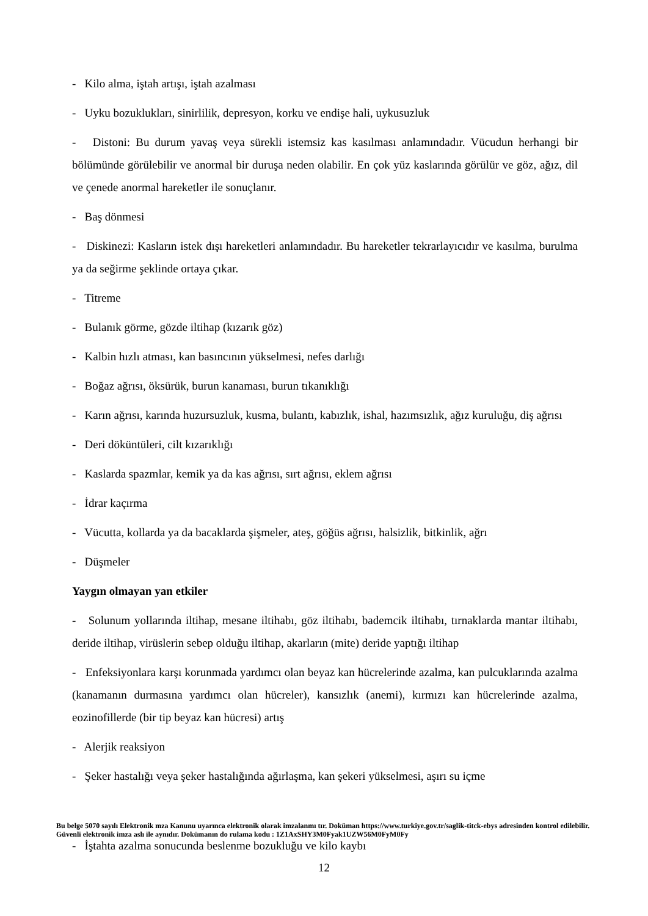- Kilo alma, iştah artışı, iştah azalması
- Uyku bozuklukları, sinirlilik, depresyon, korku ve endişe hali, uykusuzluk
- Distoni: Bu durum yavaş veya sürekli istemsiz kas kasılması anlamındadır. Vücudun herhangi bir bölümünde görülebilir ve anormal bir duruşa neden olabilir. En çok yüz kaslarında görülür ve göz, ağız, dil ve çenede anormal hareketler ile sonuçlanır.
- Baş dönmesi
- Diskinezi: Kasların istek dışı hareketleri anlamındadır. Bu hareketler tekrarlayıcıdır ve kasılma, burulma ya da seğirme şeklinde ortaya çıkar.
- Titreme
- Bulanık görme, gözde iltihap (kızarık göz)
- Kalbin hızlı atması, kan basıncının yükselmesi, nefes darlığı
- Boğaz ağrısı, öksürük, burun kanaması, burun tıkanıklığı
- Karın ağrısı, karında huzursuzluk, kusma, bulantı, kabızlık, ishal, hazımsızlık, ağız kuruluğu, diş ağrısı
- Deri döküntüleri, cilt kızarıklığı
- Kaslarda spazmlar, kemik ya da kas ağrısı, sırt ağrısı, eklem ağrısı
- İdrar kaçırma
- Vücutta, kollarda ya da bacaklarda şişmeler, ateş, göğüs ağrısı, halsizlik, bitkinlik, ağrı
- Düşmeler
Yaygın olmayan yan etkiler
- Solunum yollarında iltihap, mesane iltihabı, göz iltihabı, bademcik iltihabı, tırnaklarda mantar iltihabı, deride iltihap, virüslerin sebep olduğu iltihap, akarların (mite) deride yaptığı iltihap
- Enfeksiyonlara karşı korunmada yardımcı olan beyaz kan hücrelerinde azalma, kan pulcuklarında azalma (kanamanın durmasına yardımcı olan hücreler), kansızlık (anemi), kırmızı kan hücrelerinde azalma, eozinofillerde (bir tip beyaz kan hücresi) artış
- Alerjik reaksiyon
- Şeker hastalığı veya şeker hastalığında ağırlaşma, kan şekeri yükselmesi, aşırı su içme
Bu belge 5070 sayılı Elektronik mza Kanunu uyarınca elektronik olarak imzalanmı tır. Doküman https://www.turkiye.gov.tr/saglik-titck-ebys adresinden kontrol edilebilir. Güvenli elektronik imza aslı ile aynıdır. Dokümanın do rulama kodu : 1Z1AxSHY3M0Fyak1UZW56M0FyM0Fy
- İştahta azalma sonucunda beslenme bozukluğu ve kilo kaybı
12